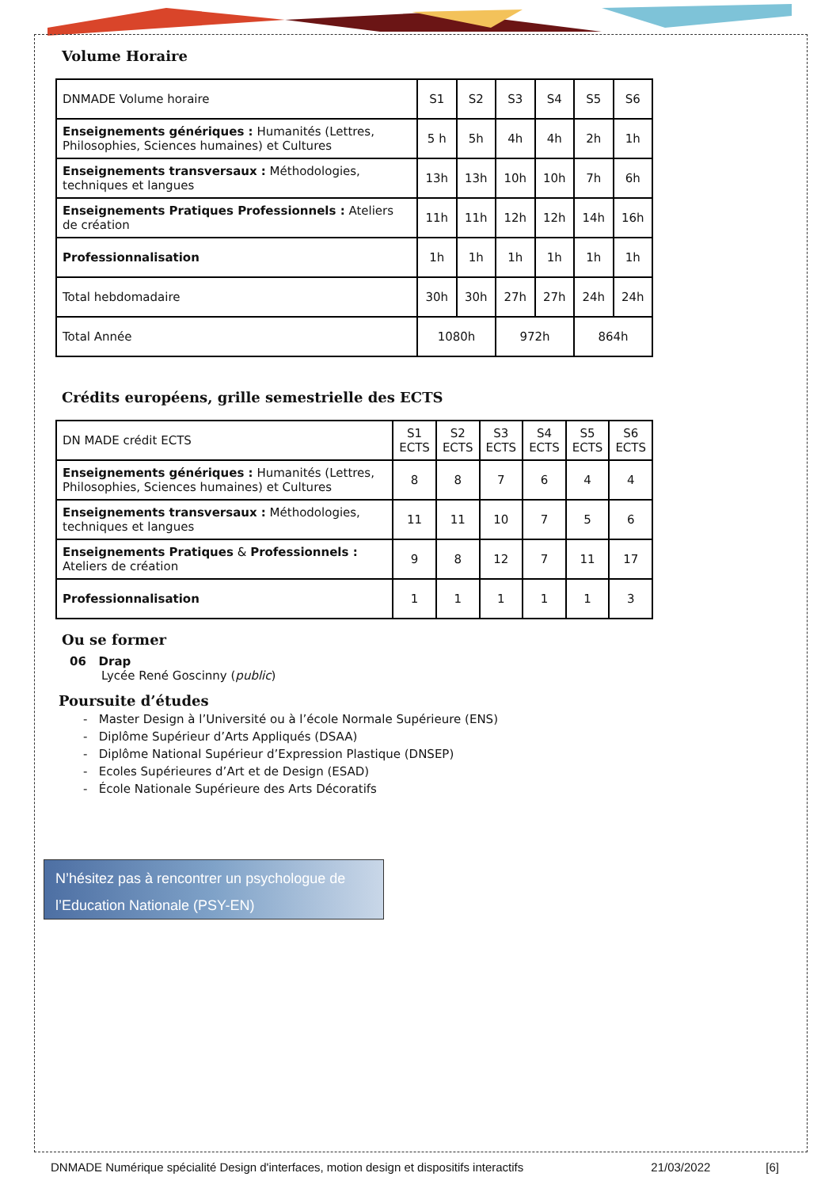Volume Horaire
| DNMADE Volume horaire | S1 | S2 | S3 | S4 | S5 | S6 |
| Enseignements génériques : Humanités (Lettres, Philosophies, Sciences humaines) et Cultures | 5 h | 5h | 4h | 4h | 2h | 1h |
| Enseignements transversaux : Méthodologies, techniques et langues | 13h | 13h | 10h | 10h | 7h | 6h |
| Enseignements Pratiques Professionnels : Ateliers de création | 11h | 11h | 12h | 12h | 14h | 16h |
| Professionnalisation | 1h | 1h | 1h | 1h | 1h | 1h |
| Total hebdomadaire | 30h | 30h | 27h | 27h | 24h | 24h |
| Total Année | 1080h | | 972h | | 864h | |
Crédits européens, grille semestrielle des ECTS
| DN MADE crédit ECTS | S1 ECTS | S2 ECTS | S3 ECTS | S4 ECTS | S5 ECTS | S6 ECTS |
| Enseignements génériques : Humanités (Lettres, Philosophies, Sciences humaines) et Cultures | 8 | 8 | 7 | 6 | 4 | 4 |
| Enseignements transversaux : Méthodologies, techniques et langues | 11 | 11 | 10 | 7 | 5 | 6 |
| Enseignements Pratiques & Professionnels : Ateliers de création | 9 | 8 | 12 | 7 | 11 | 17 |
| Professionnalisation | 1 | 1 | 1 | 1 | 1 | 3 |
Ou se former
06 Drap
Lycée René Goscinny (public)
Poursuite d’études
- Master Design à l’Université ou à l’école Normale Supérieure (ENS)
- Diplôme Supérieur d’Arts Appliqués (DSAA)
- Diplôme National Supérieur d’Expression Plastique (DNSEP)
- Ecoles Supérieures d’Art et de Design (ESAD)
- École Nationale Supérieure des Arts Décoratifs
N’hésitez pas à rencontrer un psychologue de l’Education Nationale (PSY-EN)
DNMADE Numérique spécialité Design d'interfaces, motion design et dispositifs interactifs 21/03/2022 [6]